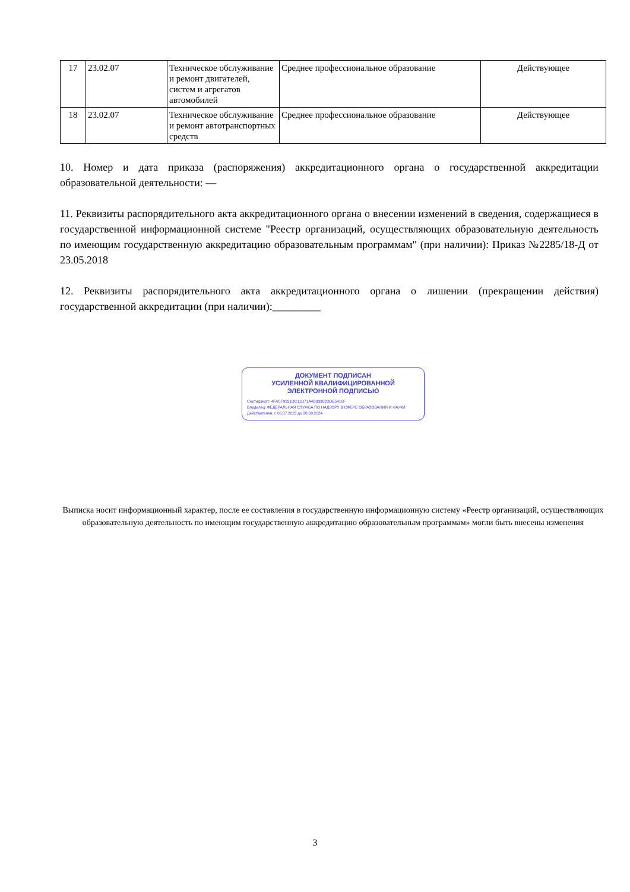| 17 | 23.02.07 | Техническое обслуживание и ремонт двигателей, систем и агрегатов автомобилей | Среднее профессиональное образование | Действующее |
| 18 | 23.02.07 | Техническое обслуживание и ремонт автотранспортных средств | Среднее профессиональное образование | Действующее |
10. Номер и дата приказа (распоряжения) аккредитационного органа о государственной аккредитации образовательной деятельности: —
11. Реквизиты распорядительного акта аккредитационного органа о внесении изменений в сведения, содержащиеся в государственной информационной системе "Реестр организаций, осуществляющих образовательную деятельность по имеющим государственную аккредитацию образовательным программам" (при наличии): Приказ №2285/18-Д от 23.05.2018
12. Реквизиты распорядительного акта аккредитационного органа о лишении (прекращении действия) государственной аккредитации (при наличии):_________
ДОКУМЕНТ ПОДПИСАН
УСИЛЕННОЙ КВАЛИФИЦИРОВАННОЙ
ЭЛЕКТРОННОЙ ПОДПИСЬЮ
Сертификат: 4FACF9331DC11D71A4D03302DDE5410F
Владелец: ФЕДЕРАЛЬНАЯ СЛУЖБА ПО НАДЗОРУ В СФЕРЕ ОБРАЗОВАНИЯ И НАУКИ
Действителен: с 06.07.2023 до 28.09.2024
Выписка носит информационный характер, после ее составления в государственную информационную систему «Реестр организаций, осуществляющих образовательную деятельность по имеющим государственную аккредитацию образовательным программам» могли быть внесены изменения
3